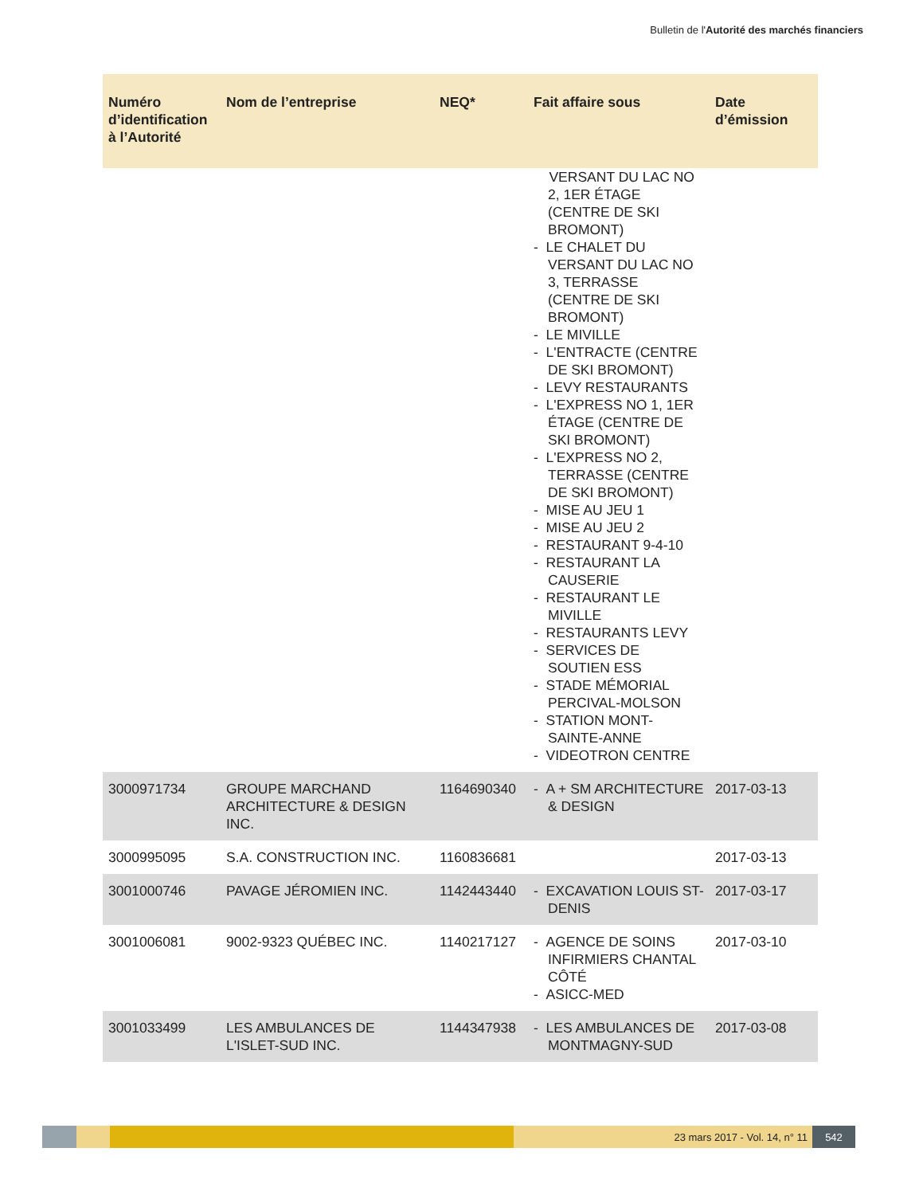Bulletin de l'Autorité des marchés financiers
| Numéro d’identification à l’Autorité | Nom de l’entreprise | NEQ* | Fait affaire sous | Date d’émission |
| --- | --- | --- | --- | --- |
| | | | VERSANT DU LAC NO 2, 1ER ÉTAGE (CENTRE DE SKI BROMONT) - LE CHALET DU VERSANT DU LAC NO 3, TERRASSE (CENTRE DE SKI BROMONT) - LE MIVILLE - L'ENTRACTE (CENTRE DE SKI BROMONT) - LEVY RESTAURANTS - L'EXPRESS NO 1, 1ER ÉTAGE (CENTRE DE SKI BROMONT) - L'EXPRESS NO 2, TERRASSE (CENTRE DE SKI BROMONT) - MISE AU JEU 1 - MISE AU JEU 2 - RESTAURANT 9-4-10 - RESTAURANT LA CAUSERIE - RESTAURANT LE MIVILLE - RESTAURANTS LEVY - SERVICES DE SOUTIEN ESS - STADE MÉMORIAL PERCIVAL-MOLSON - STATION MONT-SAINTE-ANNE - VIDEOTRON CENTRE | |
| 3000971734 | GROUPE MARCHAND ARCHITECTURE & DESIGN INC. | 1164690340 | - A + SM ARCHITECTURE & DESIGN | 2017-03-13 |
| 3000995095 | S.A. CONSTRUCTION INC. | 1160836681 | | 2017-03-13 |
| 3001000746 | PAVAGE JÉROMIEN INC. | 1142443440 | - EXCAVATION LOUIS ST-DENIS | 2017-03-17 |
| 3001006081 | 9002-9323 QUÉBEC INC. | 1140217127 | - AGENCE DE SOINS INFIRMIERS CHANTAL CÔTÉ - ASICC-MED | 2017-03-10 |
| 3001033499 | LES AMBULANCES DE L'ISLET-SUD INC. | 1144347938 | - LES AMBULANCES DE MONTMAGNY-SUD | 2017-03-08 |
23 mars 2017 - Vol. 14, n° 11 542